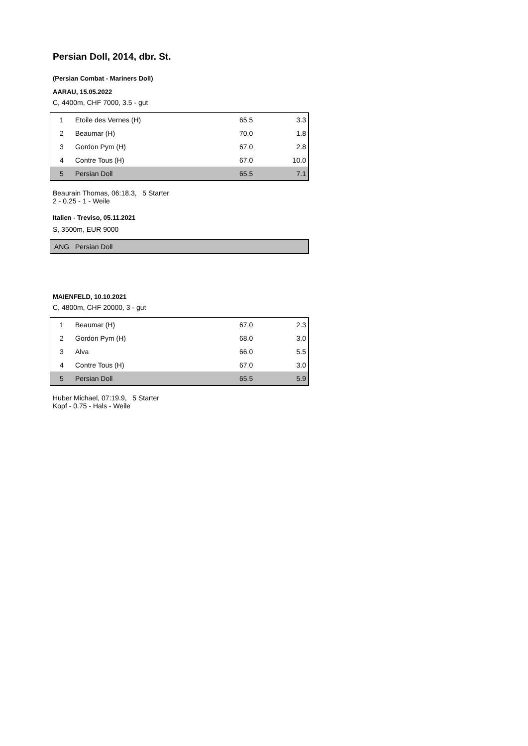Persian Doll, 2014, dbr. St.
(Persian Combat - Mariners Doll)
AARAU, 15.05.2022
C, 4400m, CHF 7000, 3.5 - gut
| 1 | Etoile des Vernes (H) | 65.5 | 3.3 |
| 2 | Beaumar (H) | 70.0 | 1.8 |
| 3 | Gordon Pym (H) | 67.0 | 2.8 |
| 4 | Contre Tous (H) | 67.0 | 10.0 |
| 5 | Persian Doll | 65.5 | 7.1 |
Beaurain Thomas, 06:18.3, 5 Starter
2 - 0.25 - 1 - Weile
Italien - Treviso, 05.11.2021
S, 3500m, EUR 9000
| ANG | Persian Doll |
MAIENFELD, 10.10.2021
C, 4800m, CHF 20000, 3 - gut
| 1 | Beaumar (H) | 67.0 | 2.3 |
| 2 | Gordon Pym (H) | 68.0 | 3.0 |
| 3 | Alva | 66.0 | 5.5 |
| 4 | Contre Tous (H) | 67.0 | 3.0 |
| 5 | Persian Doll | 65.5 | 5.9 |
Huber Michael, 07:19.9, 5 Starter
Kopf - 0.75 - Hals - Weile